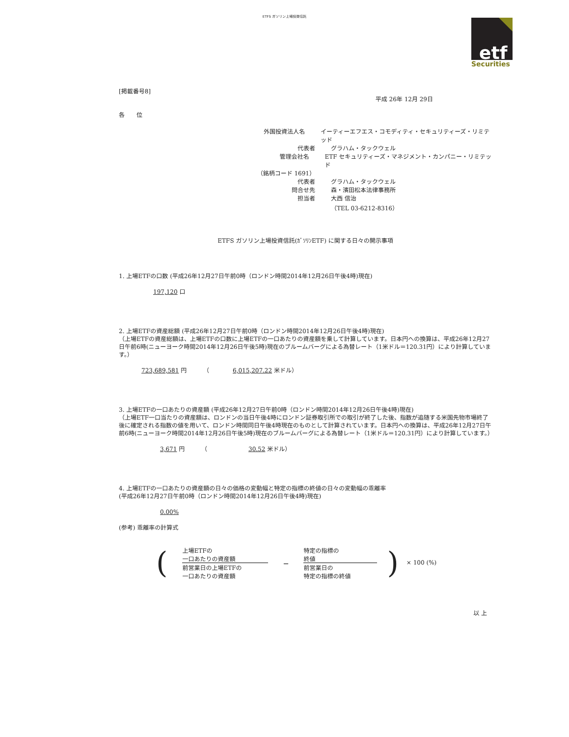ETFS ガソリン上場投資信託
etf
Securities
[掲載番号8]
平成 26年 12月 29日
各　　位
外国投資法人名 イーティーエフエス・コモディティ・セキュリティーズ・リミテッド
代表者 グラハム・タックウェル
管理会社名 ETF セキュリティーズ・マネジメント・カンパニー・リミテッド
（銘柄コード 1691）
代表者 グラハム・タックウェル
問合せ先 森・濱田松本法律事務所
担当者 大西 信治
（TEL 03-6212-8316）
ETFS ガソリン上場投資信託(ｶﾞｿﾘﾝETF) に関する日々の開示事項
1. 上場ETFの口数 (平成26年12月27日午前0時（ロンドン時間2014年12月26日午後4時)現在)
197,120 口
2. 上場ETFの資産総額 (平成26年12月27日午前0時（ロンドン時間2014年12月26日午後4時)現在)
（上場ETFの資産総額は、上場ETFの口数に上場ETFの一口あたりの資産額を乗して計算しています。日本円への換算は、平成26年12月27日午前6時(ニューヨーク時間2014年12月26日午後5時)現在のブルームバーグによる為替レート（1米ドル＝120.31円）により計算しています。）
723,689,581 円 　　　（　　　　6,015,207.22 米ドル）
3. 上場ETFの一口あたりの資産額 (平成26年12月27日午前0時（ロンドン時間2014年12月26日午後4時)現在)
（上場ETF一口当たりの資産額は、ロンドンの当日午後4時にロンドン証券取引所での取引が終了した後、指数が追随する米国先物市場終了後に確定される指数の値を用いて、ロンドン時間同日午後4時現在のものとして計算されています。日本円への換算は、平成26年12月27日午前6時(ニューヨーク時間2014年12月26日午後5時)現在のブルームバーグによる為替レート（1米ドル＝120.31円）により計算しています。）
3,671 円 　　　（　　　　　　　30.52 米ドル）
4. 上場ETFの一口あたりの資産額の日々の価格の変動幅と特定の指標の終値の日々の変動幅の乖離率
(平成26年12月27日午前0時（ロンドン時間2014年12月26日午後4時)現在)
0.00%
(参考) 乖離率の計算式
(
上場ETFの
一口あたりの資産額
前営業日の上場ETFの
一口あたりの資産額
－
特定の指標の
終値
前営業日の
特定の指標の終値
) × 100 (%)
以 上